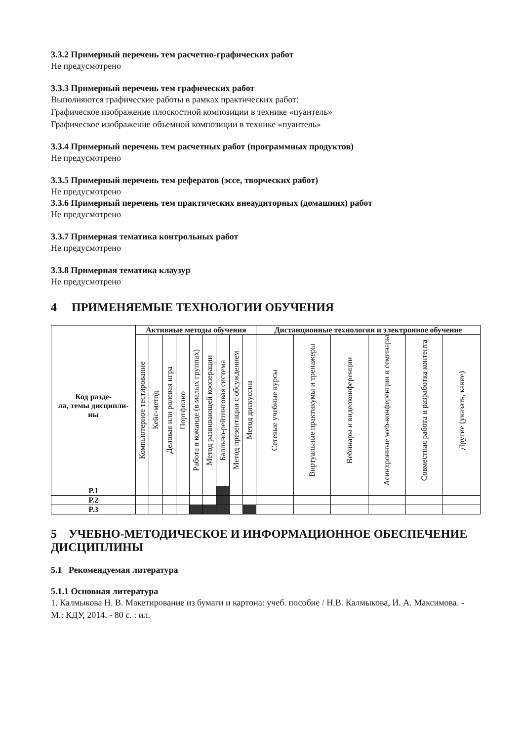3.3.2 Примерный перечень тем расчетно-графических работ
Не предусмотрено
3.3.3 Примерный перечень тем графических работ
Выполняются графические работы в рамках практических работ:
Графическое изображение плоскостной композиции в технике «пуантель»
Графическое изображение объемной композиции в технике «пуантель»
3.3.4 Примерный перечень тем расчетных работ (программных продуктов)
Не предусмотрено
3.3.5 Примерный перечень тем рефератов (эссе, творческих работ)
Не предусмотрено
3.3.6 Примерный перечень тем практических внеаудиторных (домашних) работ
Не предусмотрено
3.3.7 Примерная тематика контрольных работ
Не предусмотрено
3.3.8 Примерная тематика клаузур
Не предусмотрено
4 ПРИМЕНЯЕМЫЕ ТЕХНОЛОГИИ ОБУЧЕНИЯ
| Код разде- ла, темы дисципли- ны | Активные методы обучения | | | | | | | | | Дистанционные технологии и электронное обучение | | | | | |
| --- | --- | --- | --- | --- | --- | --- | --- | --- | --- | --- | --- | --- | --- | --- | --- |
| | Компьютерное тестирование | Кейс-метод | Деловая или ролевая игра | Портфолио | Работа в команде (в малых группах) | Метод развивающей кооперации | Балльно-рейтинговая система | Метод презентации с обсуждением | Метод дискуссии | Сетевые учебные курсы | Виртуальные практикумы и тренажеры | Вебинары и видеоконференции | Асинхронные web-конференции и семинары | Совместная работа и разработка контента | Другие (указать, какие) |
| Р.1 | | | | | | | | | | | | | | | |
| Р.2 | | | | | | | | | | | | | | | |
| Р.3 | | | | | | | | | | | | | | | |
5 УЧЕБНО-МЕТОДИЧЕСКОЕ И ИНФОРМАЦИОННОЕ ОБЕСПЕЧЕНИЕ ДИСЦИПЛИНЫ
5.1 Рекомендуемая литература
5.1.1 Основная литература
1. Калмыкова Н. В. Макетирование из бумаги и картона: учеб. пособие / Н.В. Калмыкова, И. А. Максимова. - М.: КДУ, 2014. - 80 с. : ил.